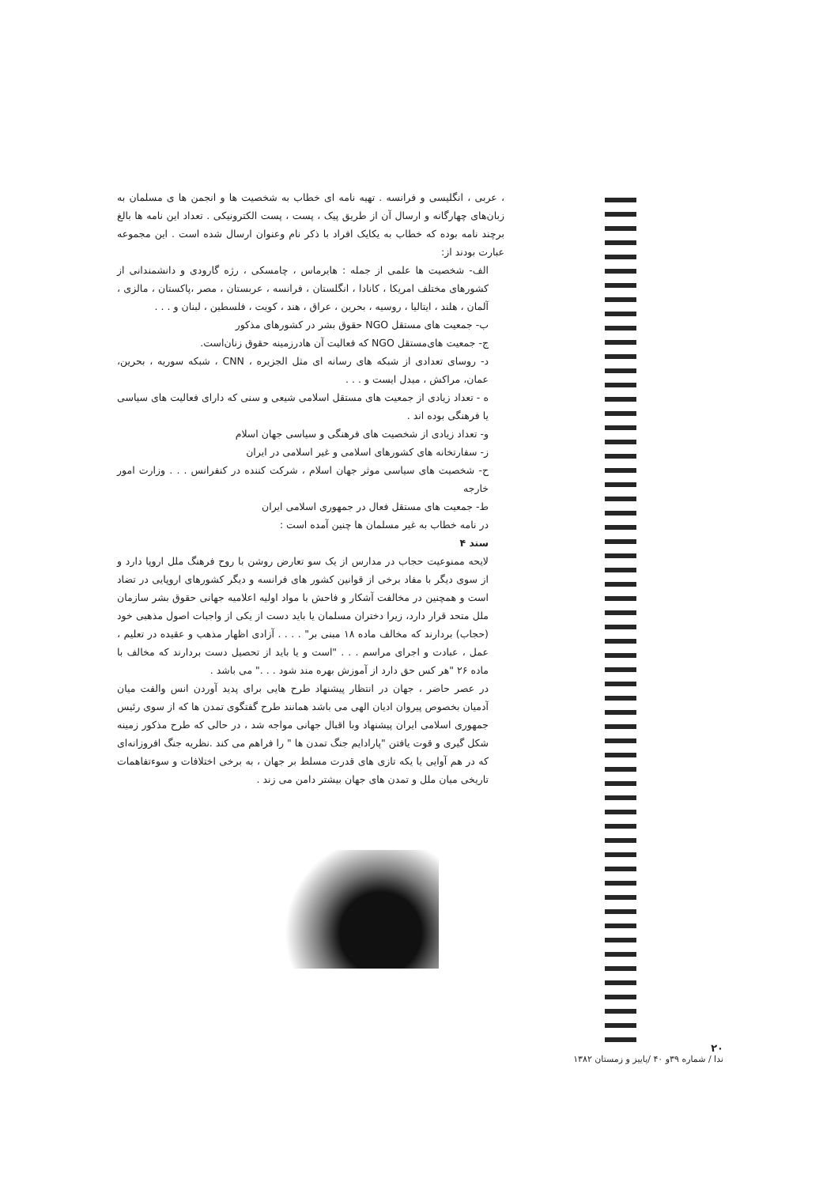، عربی ، انگلیسی و فرانسه . تهیه نامه ای خطاب به شخصیت ها و انجمن ها ی مسلمان به زبان‌های چهارگانه و ارسال آن از طریق پیک ، پست ، پست الکترونیکی . تعداد این نامه ها بالغ برچند نامه بوده که خطاب به یکایک افراد با ذکر نام وعنوان ارسال شده است . این مجموعه عبارت بودند از:
الف- شخصیت ها علمی از جمله : هایرماس ، چامسکی ، رژه گارودی و دانشمندانی از کشورهای مختلف امریکا ، کانادا ، انگلستان ، فرانسه ، عربستان ، مصر ،پاکستان ، مالزی ، آلمان ، هلند ، ایتالیا ، روسیه ، بحرین ، عراق ، هند ، کویت ، فلسطین ، لبنان و . . .
ب- جمعیت های مستقل NGO حقوق بشر در کشورهای مذکور
ج- جمعیت های‌مستقل NGO که فعالیت آن هادرزمینه حقوق زنان‌است.
د- روسای تعدادی از شبکه های رسانه ای مثل الجزیره ، CNN ، شبکه سوریه ، بحرین، عمان، مراکش ، میدل ایست و . . .
ه - تعداد زیادی از جمعیت های مستقل اسلامی شیعی و سنی که دارای فعالیت های سیاسی یا فرهنگی بوده اند .
و- تعداد زیادی از شخصیت های فرهنگی و سیاسی جهان اسلام
ز- سفارتخانه های کشورهای اسلامی و غیر اسلامی در ایران
ح- شخصیت های سیاسی موثر جهان اسلام ، شرکت کننده در کنفرانس . . . وزارت امور خارجه
ط- جمعیت های مستقل فعال در جمهوری اسلامی ایران
در نامه خطاب به غیر مسلمان ها چنین آمده است :
سند ۴
لایحه ممنوعیت حجاب در مدارس از یک سو تعارض روشن با روح فرهنگ ملل اروپا دارد و از سوی دیگر با مفاد برخی از قوانین کشور های فرانسه و دیگر کشورهای اروپایی در تضاد است و همچنین در مخالفت آشکار و فاحش با مواد اولیه اعلامیه جهانی حقوق بشر سازمان ملل متحد قرار دارد، زیرا دختران مسلمان یا باید دست از یکی از واجبات اصول مذهبی خود (حجاب) بردارند که مخالف ماده ۱۸ مبنی بر" . . . . آزادی اظهار مذهب و عقیده در تعلیم ، عمل ، عبادت و اجرای مراسم . . . "است و یا باید از تحصیل دست بردارند که مخالف با ماده ۲۶ "هر کس حق دارد از آموزش بهره مند شود . . ." می باشد .
در عصر حاضر ، جهان در انتظار پیشنهاد طرح هایی برای پدید آوردن انس والفت میان آدمیان بخصوص پیروان ادیان الهی می باشد همانند طرح گفتگوی تمدن ها که از سوی رئیس جمهوری اسلامی ایران پیشنهاد وبا اقبال جهانی مواجه شد ، در حالی که طرح مذکور زمینه شکل گیری و قوت یافتن "پارادایم جنگ تمدن ها " را فراهم می کند .نظریه جنگ افروزانه‌ای که در هم آوایی یا یکه تازی های قدرت مسلط بر جهان ، به برخی اختلافات و سوءتفاهمات تاریخی میان ملل و تمدن های جهان بیشتر دامن می زند .
۲۰
ندا / شماره ۳۹و ۴۰ /پاییز و زمستان ۱۳۸۲